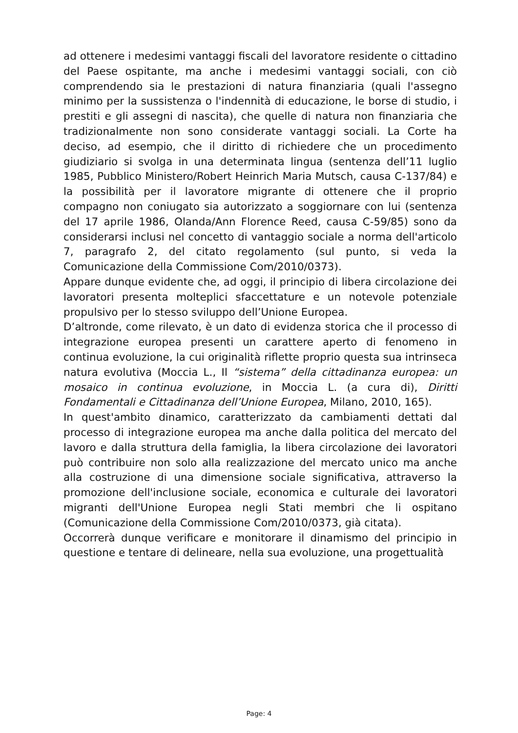ad ottenere i medesimi vantaggi fiscali del lavoratore residente o cittadino del Paese ospitante, ma anche i medesimi vantaggi sociali, con ciò comprendendo sia le prestazioni di natura finanziaria (quali l'assegno minimo per la sussistenza o l'indennità di educazione, le borse di studio, i prestiti e gli assegni di nascita), che quelle di natura non finanziaria che tradizionalmente non sono considerate vantaggi sociali. La Corte ha deciso, ad esempio, che il diritto di richiedere che un procedimento giudiziario si svolga in una determinata lingua (sentenza dell’11 luglio 1985, Pubblico Ministero/Robert Heinrich Maria Mutsch, causa C-137/84) e la possibilità per il lavoratore migrante di ottenere che il proprio compagno non coniugato sia autorizzato a soggiornare con lui (sentenza del 17 aprile 1986, Olanda/Ann Florence Reed, causa C-59/85) sono da considerarsi inclusi nel concetto di vantaggio sociale a norma dell'articolo 7, paragrafo 2, del citato regolamento (sul punto, si veda la Comunicazione della Commissione Com/2010/0373).
Appare dunque evidente che, ad oggi, il principio di libera circolazione dei lavoratori presenta molteplici sfaccettature e un notevole potenziale propulsivo per lo stesso sviluppo dell’Unione Europea.
D’altronde, come rilevato, è un dato di evidenza storica che il processo di integrazione europea presenti un carattere aperto di fenomeno in continua evoluzione, la cui originalità riflette proprio questa sua intrinseca natura evolutiva (Moccia L., Il “sistema” della cittadinanza europea: un mosaico in continua evoluzione, in Moccia L. (a cura di), Diritti Fondamentali e Cittadinanza dell’Unione Europea, Milano, 2010, 165).
In quest'ambito dinamico, caratterizzato da cambiamenti dettati dal processo di integrazione europea ma anche dalla politica del mercato del lavoro e dalla struttura della famiglia, la libera circolazione dei lavoratori può contribuire non solo alla realizzazione del mercato unico ma anche alla costruzione di una dimensione sociale significativa, attraverso la promozione dell'inclusione sociale, economica e culturale dei lavoratori migranti dell'Unione Europea negli Stati membri che li ospitano (Comunicazione della Commissione Com/2010/0373, già citata).
Occorrerà dunque verificare e monitorare il dinamismo del principio in questione e tentare di delineare, nella sua evoluzione, una progettualità
Page: 4